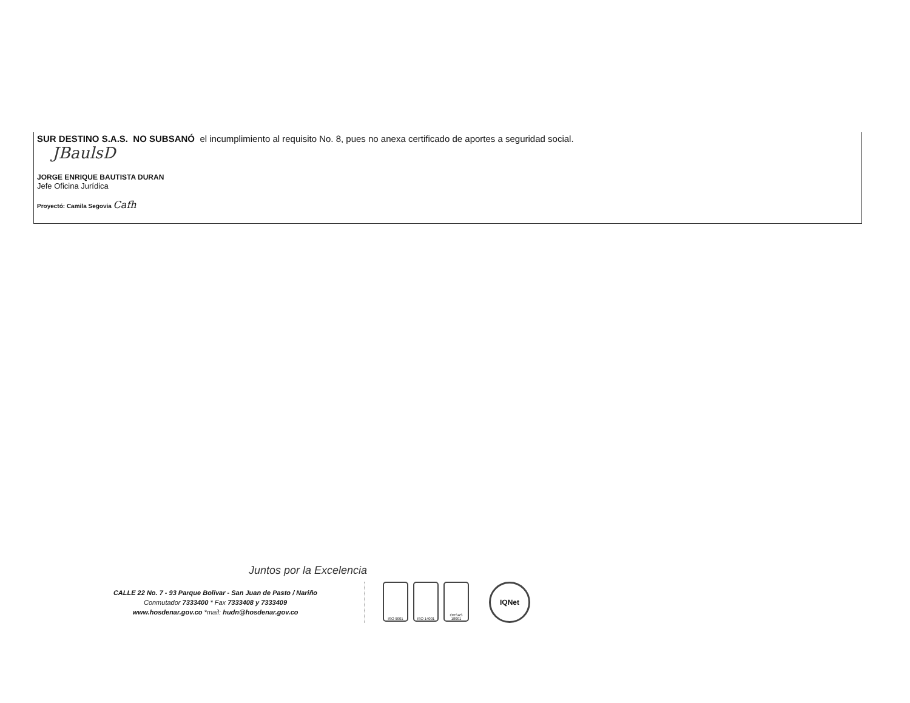SUR DESTINO S.A.S. NO SUBSANÓ el incumplimiento al requisito No. 8, pues no anexa certificado de aportes a seguridad social.
JBaulsD
JORGE ENRIQUE BAUTISTA DURAN
Jefe Oficina Jurídica
Proyectó: Camila Segovia Cafh
Juntos por la Excelencia
CALLE 22 No. 7 - 93 Parque Bolivar - San Juan de Pasto / Nariño
Conmutador 7333400 * Fax 7333408 y 7333409
www.hosdenar.gov.co *mail: hudn@hosdenar.gov.co
ISO 9001 ISO 14001 OHSAS 18001
IQNet